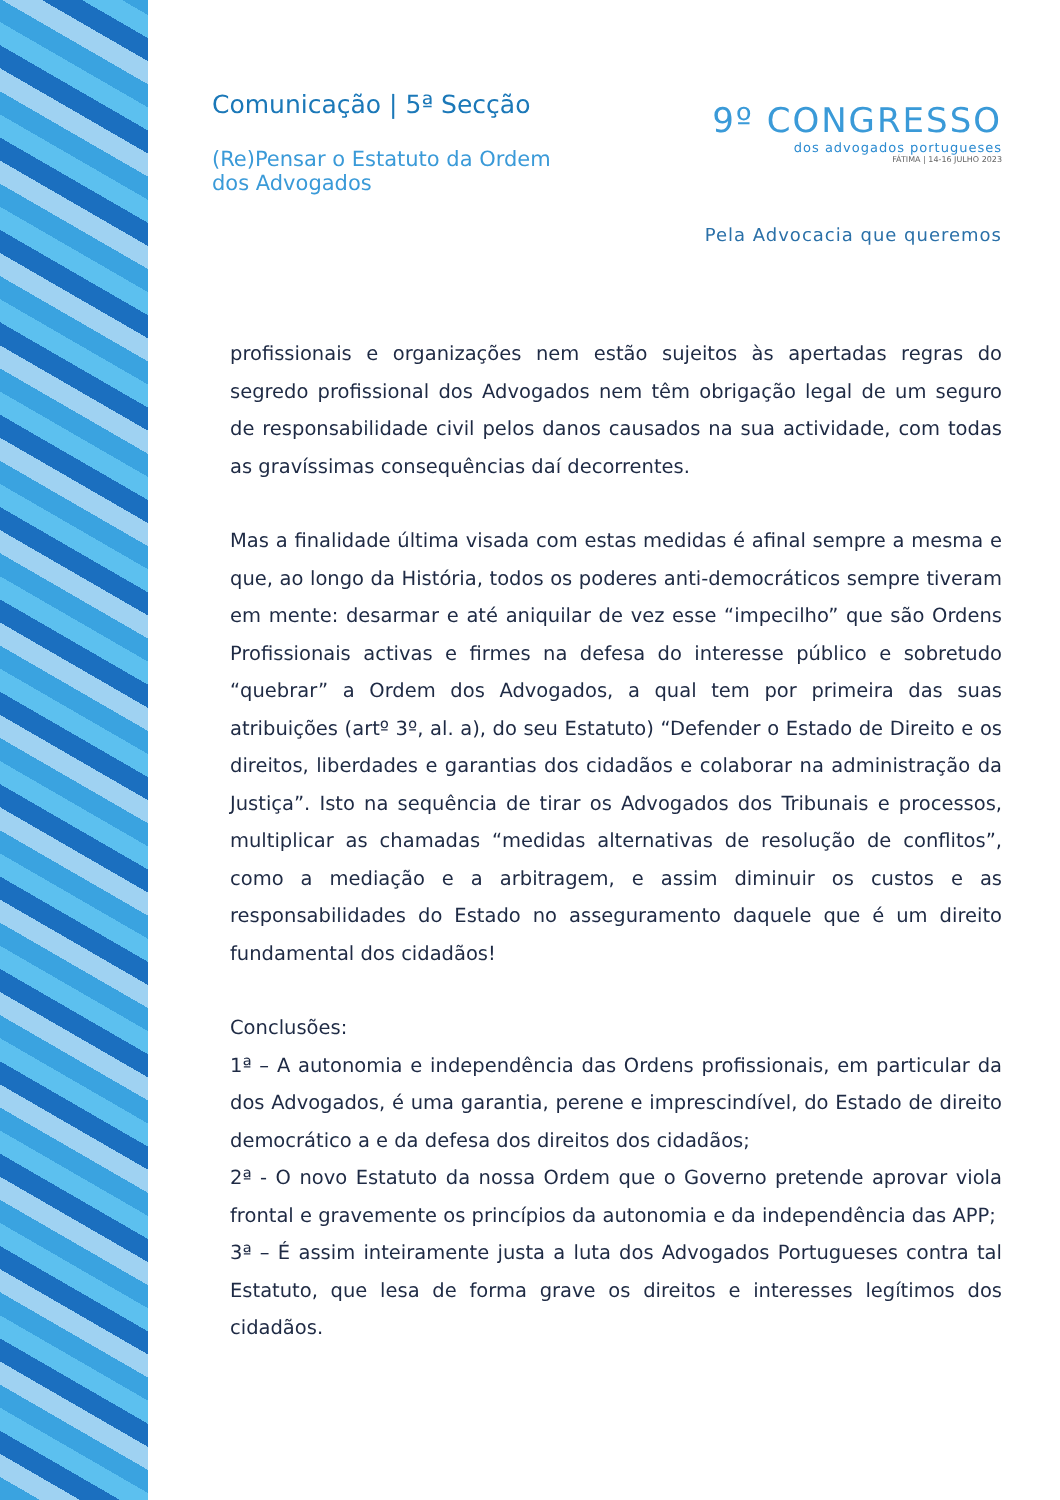Comunicação | 5ª Secção
(Re)Pensar o Estatuto da Ordem
dos Advogados
9º CONGRESSO
dos advogados portugueses
FÁTIMA | 14-16 JULHO 2023
Pela Advocacia que queremos
profissionais e organizações nem estão sujeitos às apertadas regras do segredo profissional dos Advogados nem têm obrigação legal de um seguro de responsabilidade civil pelos danos causados na sua actividade, com todas as gravíssimas consequências daí decorrentes.
Mas a finalidade última visada com estas medidas é afinal sempre a mesma e que, ao longo da História, todos os poderes anti-democráticos sempre tiveram em mente: desarmar e até aniquilar de vez esse “impecilho” que são Ordens Profissionais activas e firmes na defesa do interesse público e sobretudo “quebrar” a Ordem dos Advogados, a qual tem por primeira das suas atribuições (artº 3º, al. a), do seu Estatuto) “Defender o Estado de Direito e os direitos, liberdades e garantias dos cidadãos e colaborar na administração da Justiça”. Isto na sequência de tirar os Advogados dos Tribunais e processos, multiplicar as chamadas “medidas alternativas de resolução de conflitos”, como a mediação e a arbitragem, e assim diminuir os custos e as responsabilidades do Estado no asseguramento daquele que é um direito fundamental dos cidadãos!
Conclusões:
1ª – A autonomia e independência das Ordens profissionais, em particular da dos Advogados, é uma garantia, perene e imprescindível, do Estado de direito democrático a e da defesa dos direitos dos cidadãos;
2ª - O novo Estatuto da nossa Ordem que o Governo pretende aprovar viola frontal e gravemente os princípios da autonomia e da independência das APP;
3ª – É assim inteiramente justa a luta dos Advogados Portugueses contra tal Estatuto, que lesa de forma grave os direitos e interesses legítimos dos cidadãos.